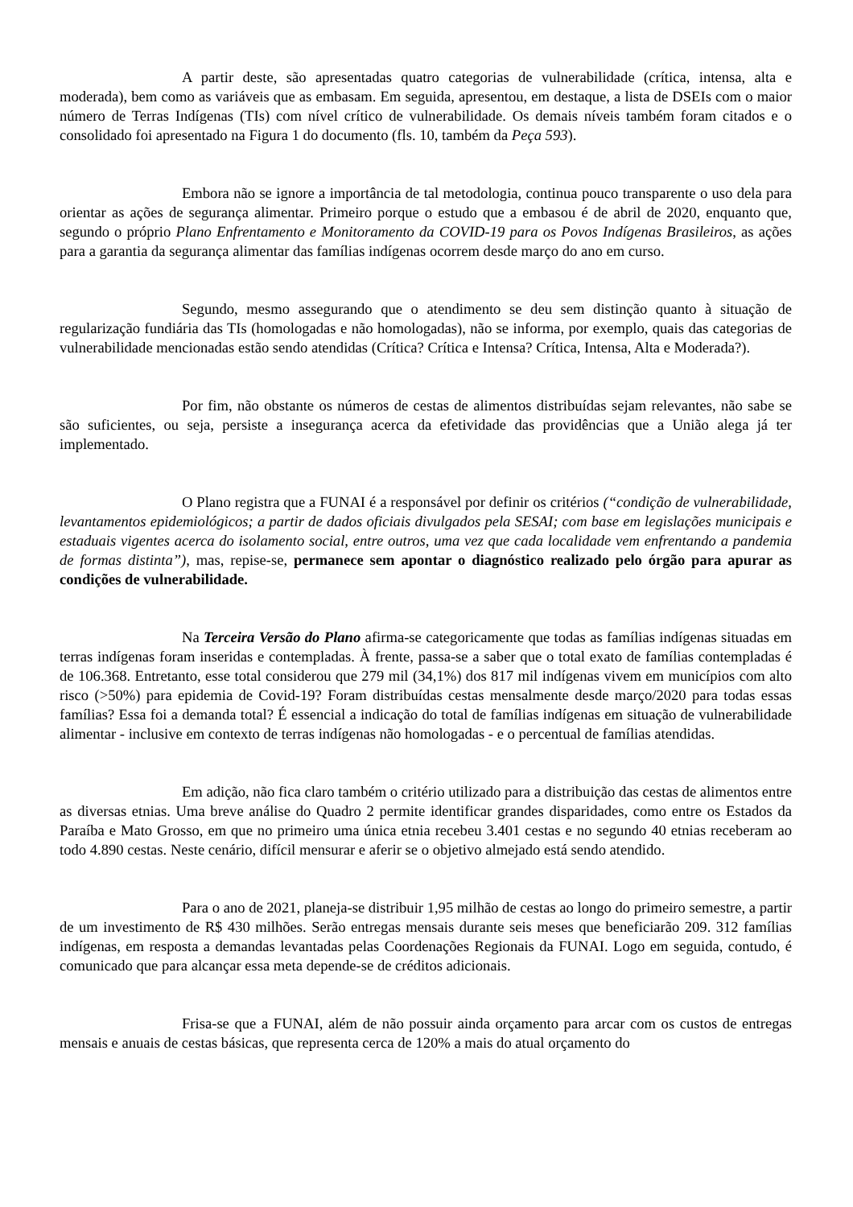A partir deste, são apresentadas quatro categorias de vulnerabilidade (crítica, intensa, alta e moderada), bem como as variáveis que as embasam. Em seguida, apresentou, em destaque, a lista de DSEIs com o maior número de Terras Indígenas (TIs) com nível crítico de vulnerabilidade. Os demais níveis também foram citados e o consolidado foi apresentado na Figura 1 do documento (fls. 10, também da Peça 593).
Embora não se ignore a importância de tal metodologia, continua pouco transparente o uso dela para orientar as ações de segurança alimentar. Primeiro porque o estudo que a embasou é de abril de 2020, enquanto que, segundo o próprio Plano Enfrentamento e Monitoramento da COVID-19 para os Povos Indígenas Brasileiros, as ações para a garantia da segurança alimentar das famílias indígenas ocorrem desde março do ano em curso.
Segundo, mesmo assegurando que o atendimento se deu sem distinção quanto à situação de regularização fundiária das TIs (homologadas e não homologadas), não se informa, por exemplo, quais das categorias de vulnerabilidade mencionadas estão sendo atendidas (Crítica? Crítica e Intensa? Crítica, Intensa, Alta e Moderada?).
Por fim, não obstante os números de cestas de alimentos distribuídas sejam relevantes, não sabe se são suficientes, ou seja, persiste a insegurança acerca da efetividade das providências que a União alega já ter implementado.
O Plano registra que a FUNAI é a responsável por definir os critérios (“condição de vulnerabilidade, levantamentos epidemiológicos; a partir de dados oficiais divulgados pela SESAI; com base em legislações municipais e estaduais vigentes acerca do isolamento social, entre outros, uma vez que cada localidade vem enfrentando a pandemia de formas distinta”), mas, repise-se, permanece sem apontar o diagnóstico realizado pelo órgão para apurar as condições de vulnerabilidade.
Na Terceira Versão do Plano afirma-se categoricamente que todas as famílias indígenas situadas em terras indígenas foram inseridas e contempladas. À frente, passa-se a saber que o total exato de famílias contempladas é de 106.368. Entretanto, esse total considerou que 279 mil (34,1%) dos 817 mil indígenas vivem em municípios com alto risco (>50%) para epidemia de Covid-19? Foram distribuídas cestas mensalmente desde março/2020 para todas essas famílias? Essa foi a demanda total? É essencial a indicação do total de famílias indígenas em situação de vulnerabilidade alimentar - inclusive em contexto de terras indígenas não homologadas - e o percentual de famílias atendidas.
Em adição, não fica claro também o critério utilizado para a distribuição das cestas de alimentos entre as diversas etnias. Uma breve análise do Quadro 2 permite identificar grandes disparidades, como entre os Estados da Paraíba e Mato Grosso, em que no primeiro uma única etnia recebeu 3.401 cestas e no segundo 40 etnias receberam ao todo 4.890 cestas. Neste cenário, difícil mensurar e aferir se o objetivo almejado está sendo atendido.
Para o ano de 2021, planeja-se distribuir 1,95 milhão de cestas ao longo do primeiro semestre, a partir de um investimento de R$ 430 milhões. Serão entregas mensais durante seis meses que beneficiarão 209. 312 famílias indígenas, em resposta a demandas levantadas pelas Coordenações Regionais da FUNAI. Logo em seguida, contudo, é comunicado que para alcançar essa meta depende-se de créditos adicionais.
Frisa-se que a FUNAI, além de não possuir ainda orçamento para arcar com os custos de entregas mensais e anuais de cestas básicas, que representa cerca de 120% a mais do atual orçamento do